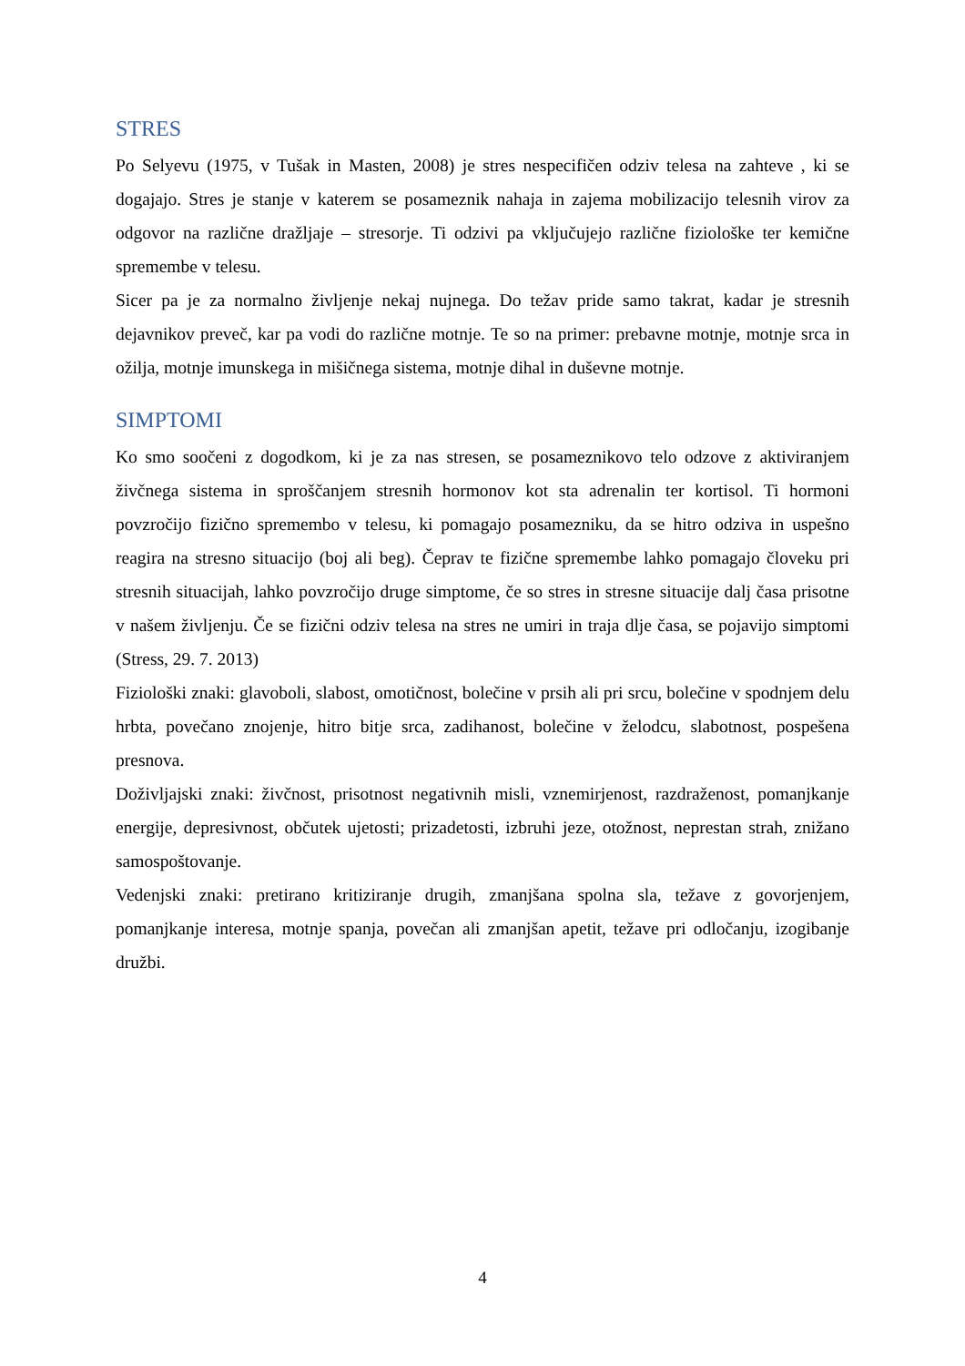STRES
Po Selyevu (1975, v Tušak in Masten, 2008) je stres nespecifičen odziv telesa na zahteve , ki se dogajajo. Stres je stanje v katerem se posameznik nahaja in zajema mobilizacijo telesnih virov za odgovor na različne dražljaje – stresorje. Ti odzivi pa vključujejo različne fiziološke ter kemične spremembe v telesu.
Sicer pa je za normalno življenje nekaj nujnega. Do težav pride samo takrat, kadar je stresnih dejavnikov preveč, kar pa vodi do različne motnje. Te so na primer: prebavne motnje, motnje srca in ožilja, motnje imunskega in mišičnega sistema, motnje dihal in duševne motnje.
SIMPTOMI
Ko smo soočeni z dogodkom, ki je za nas stresen, se posameznikovo telo odzove z aktiviranjem živčnega sistema in sproščanjem stresnih hormonov kot sta adrenalin ter kortisol. Ti hormoni povzročijo fizično spremembo v telesu, ki pomagajo posamezniku, da se hitro odziva in uspešno reagira na stresno situacijo (boj ali beg). Čeprav te fizične spremembe lahko pomagajo človeku pri stresnih situacijah, lahko povzročijo druge simptome, če so stres in stresne situacije dalj časa prisotne v našem življenju. Če se fizični odziv telesa na stres ne umiri in traja dlje časa, se pojavijo simptomi (Stress, 29. 7. 2013)
Fiziološki znaki: glavoboli, slabost, omotičnost, bolečine v prsih ali pri srcu, bolečine v spodnjem delu hrbta, povečano znojenje, hitro bitje srca, zadihanost, bolečine v želodcu, slabotnost, pospešena presnova.
Doživljajski znaki: živčnost, prisotnost negativnih misli, vznemirjenost, razdraženost, pomanjkanje energije, depresivnost, občutek ujetosti; prizadetosti, izbruhi jeze, otožnost, neprestan strah, znižano samospoštovanje.
Vedenjski znaki: pretirano kritiziranje drugih, zmanjšana spolna sla, težave z govorjenjem, pomanjkanje interesa, motnje spanja, povečan ali zmanjšan apetit, težave pri odločanju, izogibanje družbi.
4